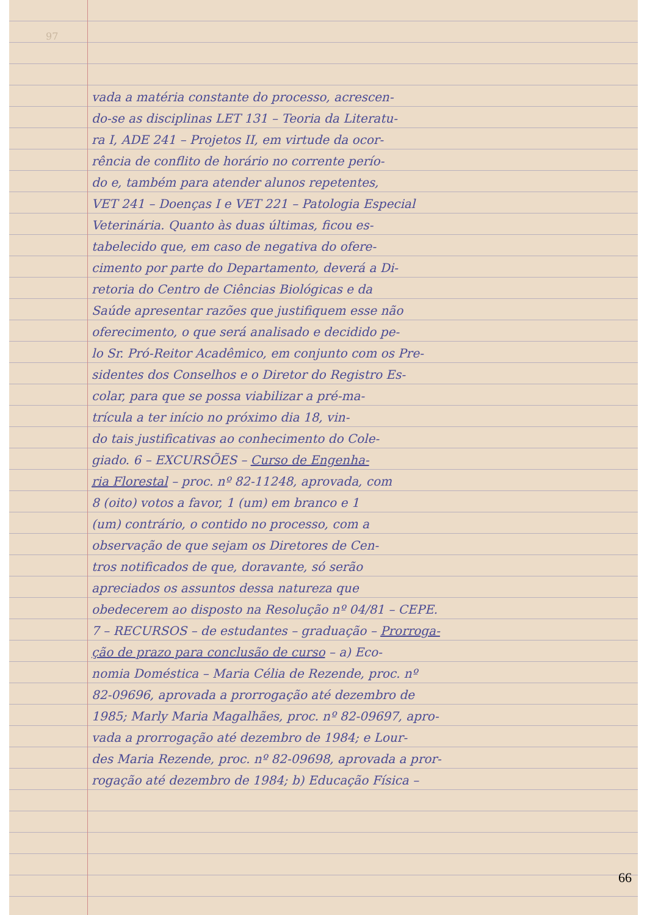97
vada a matéria constante do processo, acrescen-
do-se as disciplinas LET 131 – Teoria da Literatu-
ra I, ADE 241 – Projetos II, em virtude da ocor-
rência de conflito de horário no corrente perío-
do e, também para atender alunos repetentes,
VET 241 – Doenças I e VET 221 – Patologia Especial
Veterinária. Quanto às duas últimas, ficou es-
tabelecido que, em caso de negativa do ofere-
cimento por parte do Departamento, deverá a Di-
retoria do Centro de Ciências Biológicas e da
Saúde apresentar razões que justifiquem esse não
oferecimento, o que será analisado e decidido pe-
lo Sr. Pró-Reitor Acadêmico, em conjunto com os Pre-
sidentes dos Conselhos e o Diretor do Registro Es-
colar, para que se possa viabilizar a pré-ma-
trícula a ter início no próximo dia 18, vin-
do tais justificativas ao conhecimento do Cole-
giado. 6 – EXCURSÕES – Curso de Engenha-
ria Florestal – proc. nº 82-11248, aprovada, com
8 (oito) votos a favor, 1 (um) em branco e 1
(um) contrário, o contido no processo, com a
observação de que sejam os Diretores de Cen-
tros notificados de que, doravante, só serão
apreciados os assuntos dessa natureza que
obedecerem ao disposto na Resolução nº 04/81 – CEPE.
7 – RECURSOS – de estudantes – graduação – Prorroga-
ção de prazo para conclusão de curso – a) Eco-
nomia Doméstica – Maria Célia de Rezende, proc. nº
82-09696, aprovada a prorrogação até dezembro de
1985; Marly Maria Magalhães, proc. nº 82-09697, apro-
vada a prorrogação até dezembro de 1984; e Lour-
des Maria Rezende, proc. nº 82-09698, aprovada a pror-
rogação até dezembro de 1984; b) Educação Física –
66